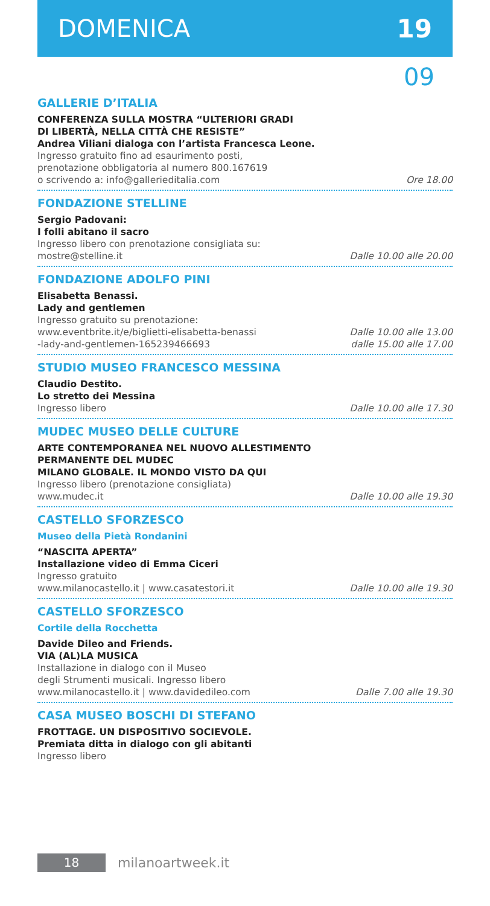DOMENICA 19
09
GALLERIE D’ITALIA
CONFERENZA SULLA MOSTRA “ULTERIORI GRADI
DI LIBERTÀ, NELLA CITTÀ CHE RESISTE”
Andrea Viliani dialoga con l’artista Francesca Leone.
Ingresso gratuito fino ad esaurimento posti,
prenotazione obbligatoria al numero 800.167619
o scrivendo a: info@gallerieditalia.com Ore 18.00
FONDAZIONE STELLINE
Sergio Padovani:
I folli abitano il sacro
Ingresso libero con prenotazione consigliata su:
mostre@stelline.it Dalle 10.00 alle 20.00
FONDAZIONE ADOLFO PINI
Elisabetta Benassi.
Lady and gentlemen
Ingresso gratuito su prenotazione:
www.eventbrite.it/e/biglietti-elisabetta-benassi
-lady-and-gentlemen-165239466693 Dalle 10.00 alle 13.00
dalle 15.00 alle 17.00
STUDIO MUSEO FRANCESCO MESSINA
Claudio Destito.
Lo stretto dei Messina
Ingresso libero Dalle 10.00 alle 17.30
MUDEC MUSEO DELLE CULTURE
ARTE CONTEMPORANEA NEL NUOVO ALLESTIMENTO
PERMANENTE DEL MUDEC
MILANO GLOBALE. IL MONDO VISTO DA QUI
Ingresso libero (prenotazione consigliata)
www.mudec.it Dalle 10.00 alle 19.30
CASTELLO SFORZESCO
Museo della Pietà Rondanini
“NASCITA APERTA”
Installazione video di Emma Ciceri
Ingresso gratuito
www.milanocastello.it | www.casatestori.it Dalle 10.00 alle 19.30
CASTELLO SFORZESCO
Cortile della Rocchetta
Davide Dileo and Friends.
VIA (AL)LA MUSICA
Installazione in dialogo con il Museo
degli Strumenti musicali. Ingresso libero
www.milanocastello.it | www.davidedileo.com Dalle 7.00 alle 19.30
CASA MUSEO BOSCHI DI STEFANO
FROTTAGE. UN DISPOSITIVO SOCIEVOLE.
Premiata ditta in dialogo con gli abitanti
Ingresso libero
18
milanoartweek.it